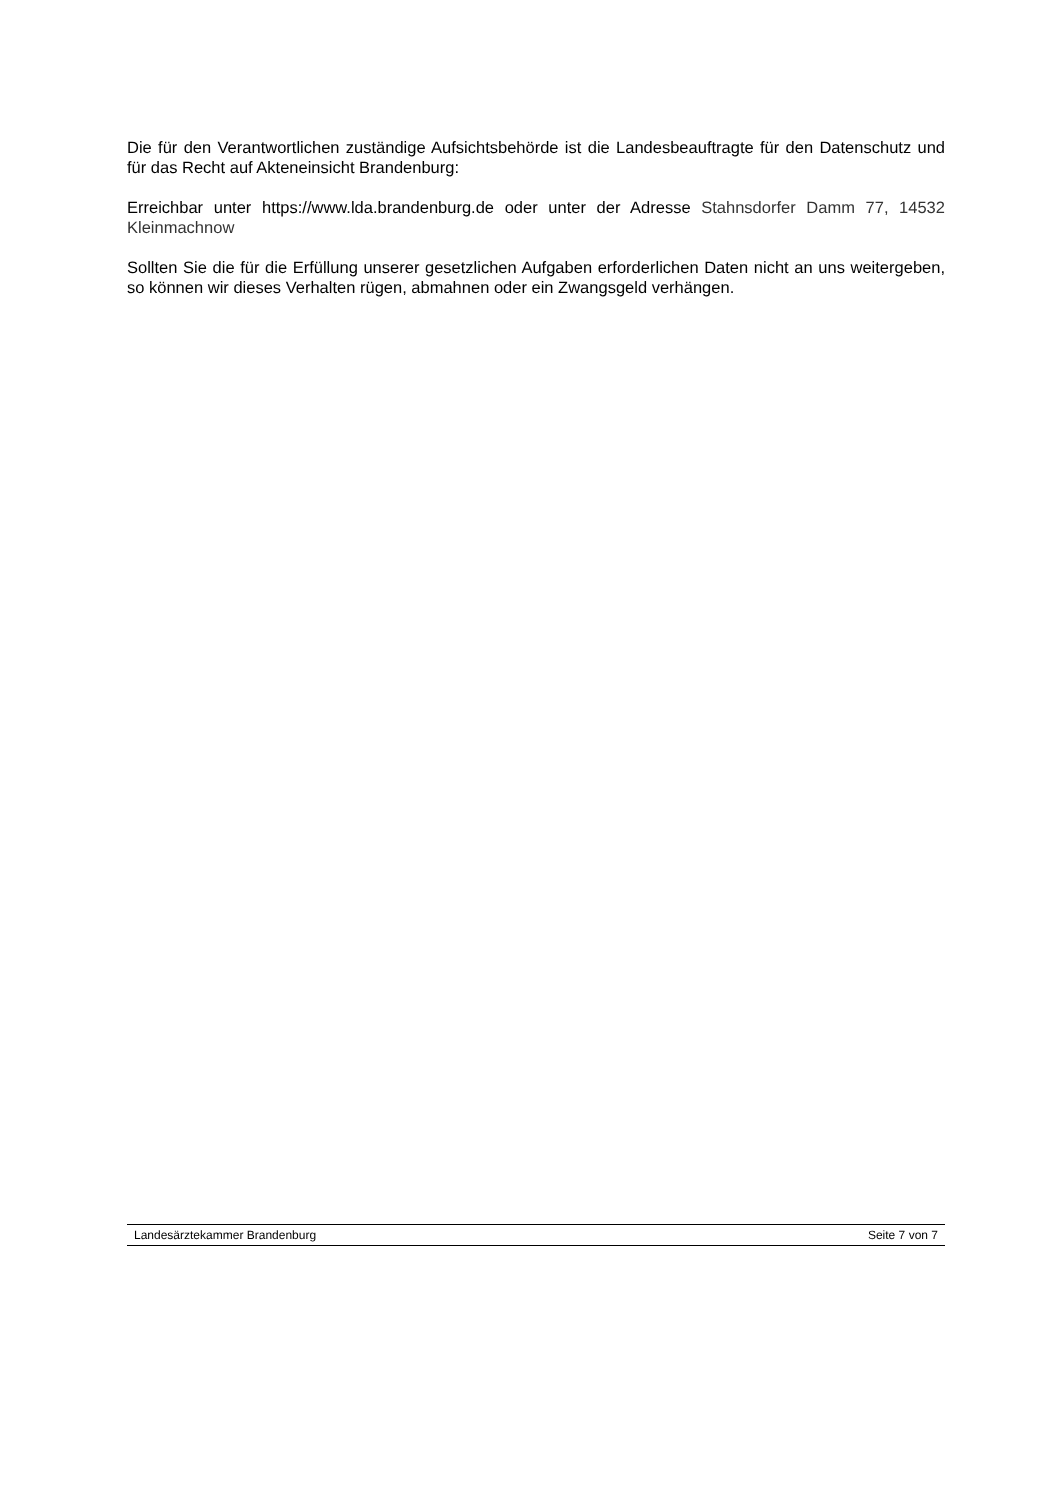Die für den Verantwortlichen zuständige Aufsichtsbehörde ist die Landesbeauftragte für den Datenschutz und für das Recht auf Akteneinsicht Brandenburg:
Erreichbar unter https://www.lda.brandenburg.de oder unter der Adresse Stahnsdorfer Damm 77, 14532 Kleinmachnow
Sollten Sie die für die Erfüllung unserer gesetzlichen Aufgaben erforderlichen Daten nicht an uns weitergeben, so können wir dieses Verhalten rügen, abmahnen oder ein Zwangsgeld verhängen.
Landesärztekammer Brandenburg Seite 7 von 7